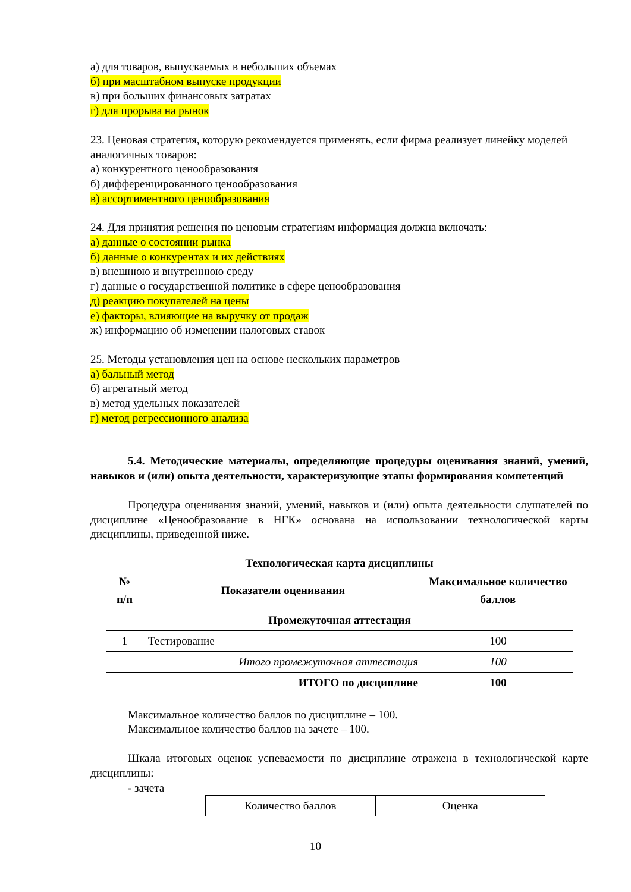а) для товаров, выпускаемых в небольших объемах
б) при масштабном выпуске продукции
в) при больших финансовых затратах
г) для прорыва на рынок
23. Ценовая стратегия, которую рекомендуется применять, если фирма реализует линейку моделей аналогичных товаров:
а) конкурентного ценообразования
б) дифференцированного ценообразования
в) ассортиментного ценообразования
24. Для принятия решения по ценовым стратегиям информация должна включать:
а) данные о состоянии рынка
б) данные о конкурентах и их действиях
в) внешнюю и внутреннюю среду
г) данные о государственной политике в сфере ценообразования
д) реакцию покупателей на цены
е) факторы, влияющие на выручку от продаж
ж) информацию об изменении налоговых ставок
25. Методы установления цен на основе нескольких параметров
а) бальный метод
б) агрегатный метод
в) метод удельных показателей
г) метод регрессионного анализа
5.4. Методические материалы, определяющие процедуры оценивания знаний, умений, навыков и (или) опыта деятельности, характеризующие этапы формирования компетенций
Процедура оценивания знаний, умений, навыков и (или) опыта деятельности слушателей по дисциплине «Ценообразование в НГК» основана на использовании технологической карты дисциплины, приведенной ниже.
Технологическая карта дисциплины
| № п/п | Показатели оценивания | Максимальное количество баллов |
| --- | --- | --- |
| Промежуточная аттестация | | |
| 1 | Тестирование | 100 |
| Итого промежуточная аттестация | | 100 |
| ИТОГО по дисциплине | | 100 |
Максимальное количество баллов по дисциплине – 100.
Максимальное количество баллов на зачете – 100.
Шкала итоговых оценок успеваемости по дисциплине отражена в технологической карте дисциплины:
- зачета
| Количество баллов | Оценка |
10